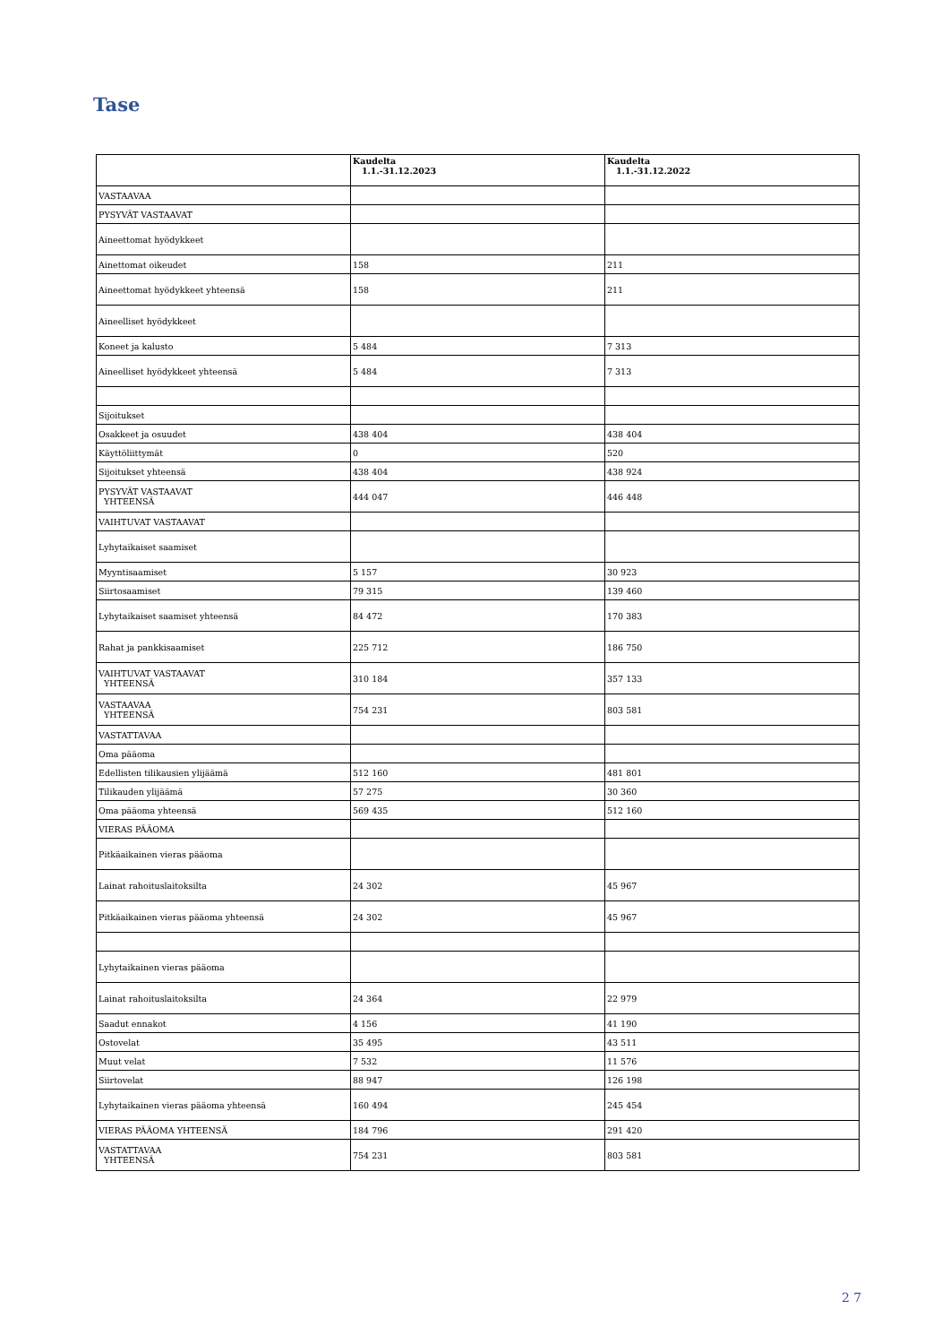Tase
| | Kaudelta 1.1.-31.12.2023 | Kaudelta 1.1.-31.12.2022 |
| --- | --- | --- |
| VASTAAVAA | | |
| PYSYVÄT VASTAAVAT | | |
| Aineettomat hyödykkeet | | |
| Ainettomat oikeudet | 158 | 211 |
| Aineettomat hyödykkeet yhteensä | 158 | 211 |
| Aineelliset hyödykkeet | | |
| Koneet ja kalusto | 5 484 | 7 313 |
| Aineelliset hyödykkeet yhteensä | 5 484 | 7 313 |
| Sijoitukset | | |
| Osakkeet ja osuudet | 438 404 | 438 404 |
| Käyttöliittymät | 0 | 520 |
| Sijoitukset yhteensä | 438 404 | 438 924 |
| PYSYVÄT VASTAAVAT YHTEENSÄ | 444 047 | 446 448 |
| VAIHTUVAT VASTAAVAT | | |
| Lyhytaikaiset saamiset | | |
| Myyntisaamiset | 5 157 | 30 923 |
| Siirtosaamiset | 79 315 | 139 460 |
| Lyhytaikaiset saamiset yhteensä | 84 472 | 170 383 |
| Rahat ja pankkisaamiset | 225 712 | 186 750 |
| VAIHTUVAT VASTAAVAT YHTEENSÄ | 310 184 | 357 133 |
| VASTAAVAA YHTEENSÄ | 754 231 | 803 581 |
| VASTATTAVAA | | |
| Oma pääoma | | |
| Edellisten tilikausien ylijäämä | 512 160 | 481 801 |
| Tilikauden ylijäämä | 57 275 | 30 360 |
| Oma pääoma yhteensä | 569 435 | 512 160 |
| VIERAS PÄÄOMA | | |
| Pitkäaikainen vieras pääoma | | |
| Lainat rahoituslaitoksilta | 24 302 | 45 967 |
| Pitkäaikainen vieras pääoma yhteensä | 24 302 | 45 967 |
| Lyhytaikainen vieras pääoma | | |
| Lainat rahoituslaitoksilta | 24 364 | 22 979 |
| Saadut ennakot | 4 156 | 41 190 |
| Ostovelat | 35 495 | 43 511 |
| Muut velat | 7 532 | 11 576 |
| Siirtovelat | 88 947 | 126 198 |
| Lyhytaikainen vieras pääoma yhteensä | 160 494 | 245 454 |
| VIERAS PÄÄOMA YHTEENSÄ | 184 796 | 291 420 |
| VASTATTAVAA YHTEENSÄ | 754 231 | 803 581 |
2 7